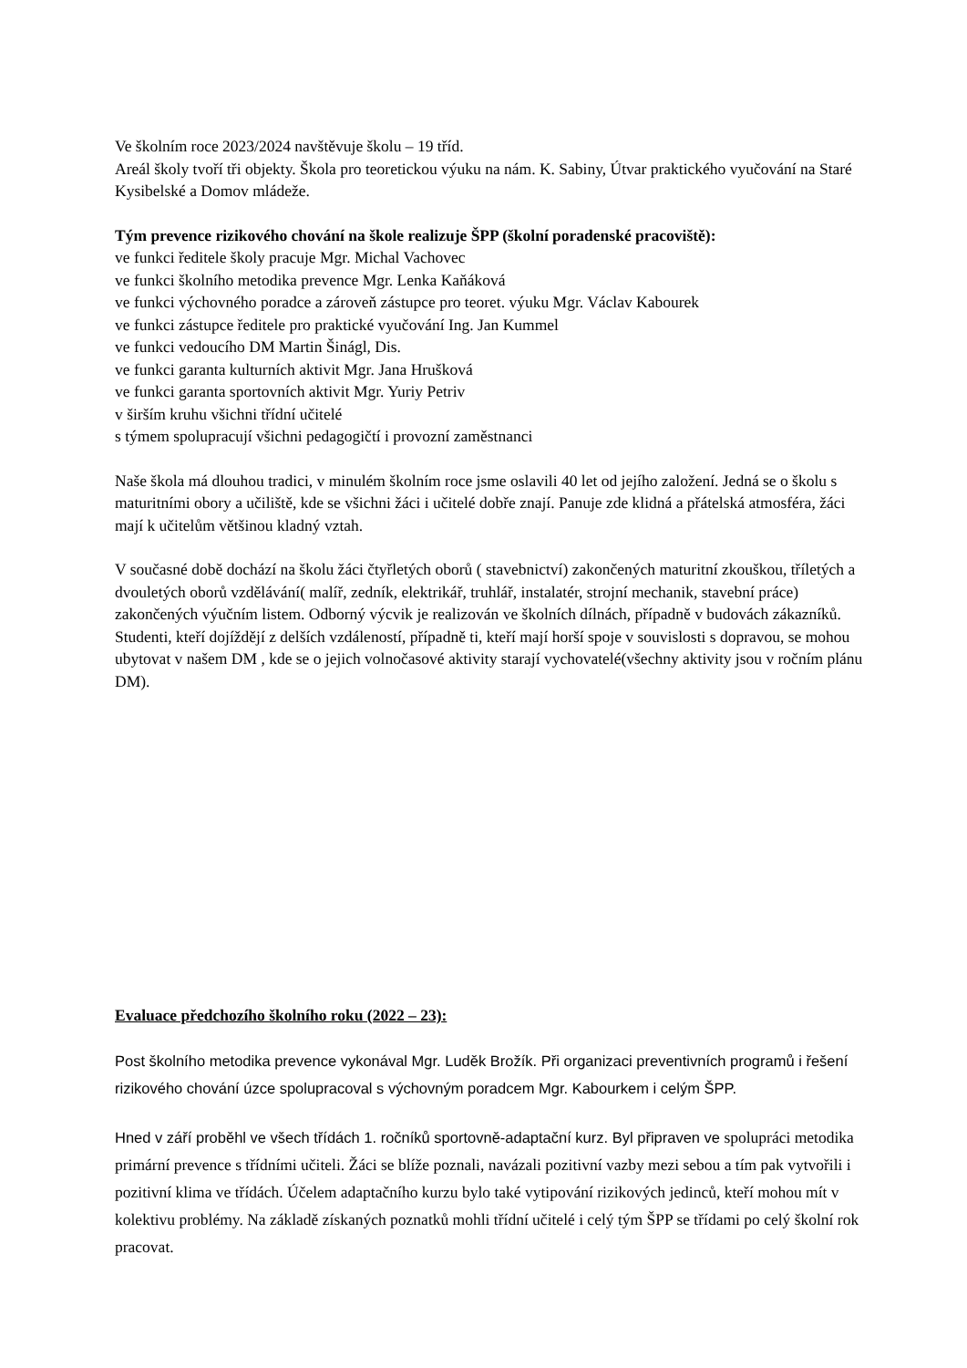Ve školním roce 2023/2024 navštěvuje školu – 19 tříd.
Areál školy tvoří tři objekty. Škola pro teoretickou výuku na nám. K. Sabiny, Útvar praktického vyučování na Staré Kysibelské a Domov mládeže.
Tým prevence rizikového chování na škole realizuje ŠPP (školní poradenské pracoviště):
ve funkci ředitele školy pracuje Mgr. Michal Vachovec
ve funkci školního metodika prevence Mgr. Lenka Kaňáková
ve funkci výchovného poradce a zároveň zástupce pro teoret. výuku Mgr. Václav Kabourek
ve funkci zástupce ředitele pro praktické vyučování Ing. Jan Kummel
ve funkci vedoucího DM Martin Šinágl, Dis.
ve funkci garanta kulturních aktivit Mgr. Jana Hrušková
ve funkci garanta sportovních aktivit Mgr. Yuriy Petriv
v širším kruhu všichni třídní učitelé
s týmem spolupracují všichni pedagogičtí i provozní zaměstnanci
Naše škola má dlouhou tradici, v minulém školním roce jsme oslavili 40 let od jejího založení. Jedná se o školu s maturitními obory a učiliště, kde se všichni žáci i učitelé dobře znají. Panuje zde klidná a přátelská atmosféra, žáci mají k učitelům většinou kladný vztah.
V současné době dochází na školu žáci čtyřletých oborů ( stavebnictví) zakončených maturitní zkouškou, tříletých a dvouletých oborů vzdělávání( malíř, zedník, elektrikář, truhlář, instalatér, strojní mechanik, stavební práce) zakončených výučním listem. Odborný výcvik je realizován ve školních dílnách, případně v budovách zákazníků.
Studenti, kteří dojíždějí z delších vzdáleností, případně ti, kteří mají horší spoje v souvislosti s dopravou, se mohou ubytovat v našem DM , kde se o jejich volnočasové aktivity starají vychovatelé(všechny aktivity jsou v ročním plánu DM).
Evaluace předchozího školního roku (2022 – 23):
Post školního metodika prevence vykonával Mgr. Luděk Brožík. Při organizaci preventivních programů i řešení rizikového chování úzce spolupracoval s výchovným poradcem Mgr. Kabourkem i celým ŠPP.
Hned v září proběhl ve všech třídách 1. ročníků sportovně-adaptační kurz. Byl připraven ve spolupráci metodika primární prevence s třídními učiteli. Žáci se blíže poznali, navázali pozitivní vazby mezi sebou a tím pak vytvořili i pozitivní klima ve třídách. Účelem adaptačního kurzu bylo také vytipování rizikových jedinců, kteří mohou mít v kolektivu problémy. Na základě získaných poznatků mohli třídní učitelé i celý tým ŠPP se třídami po celý školní rok pracovat.